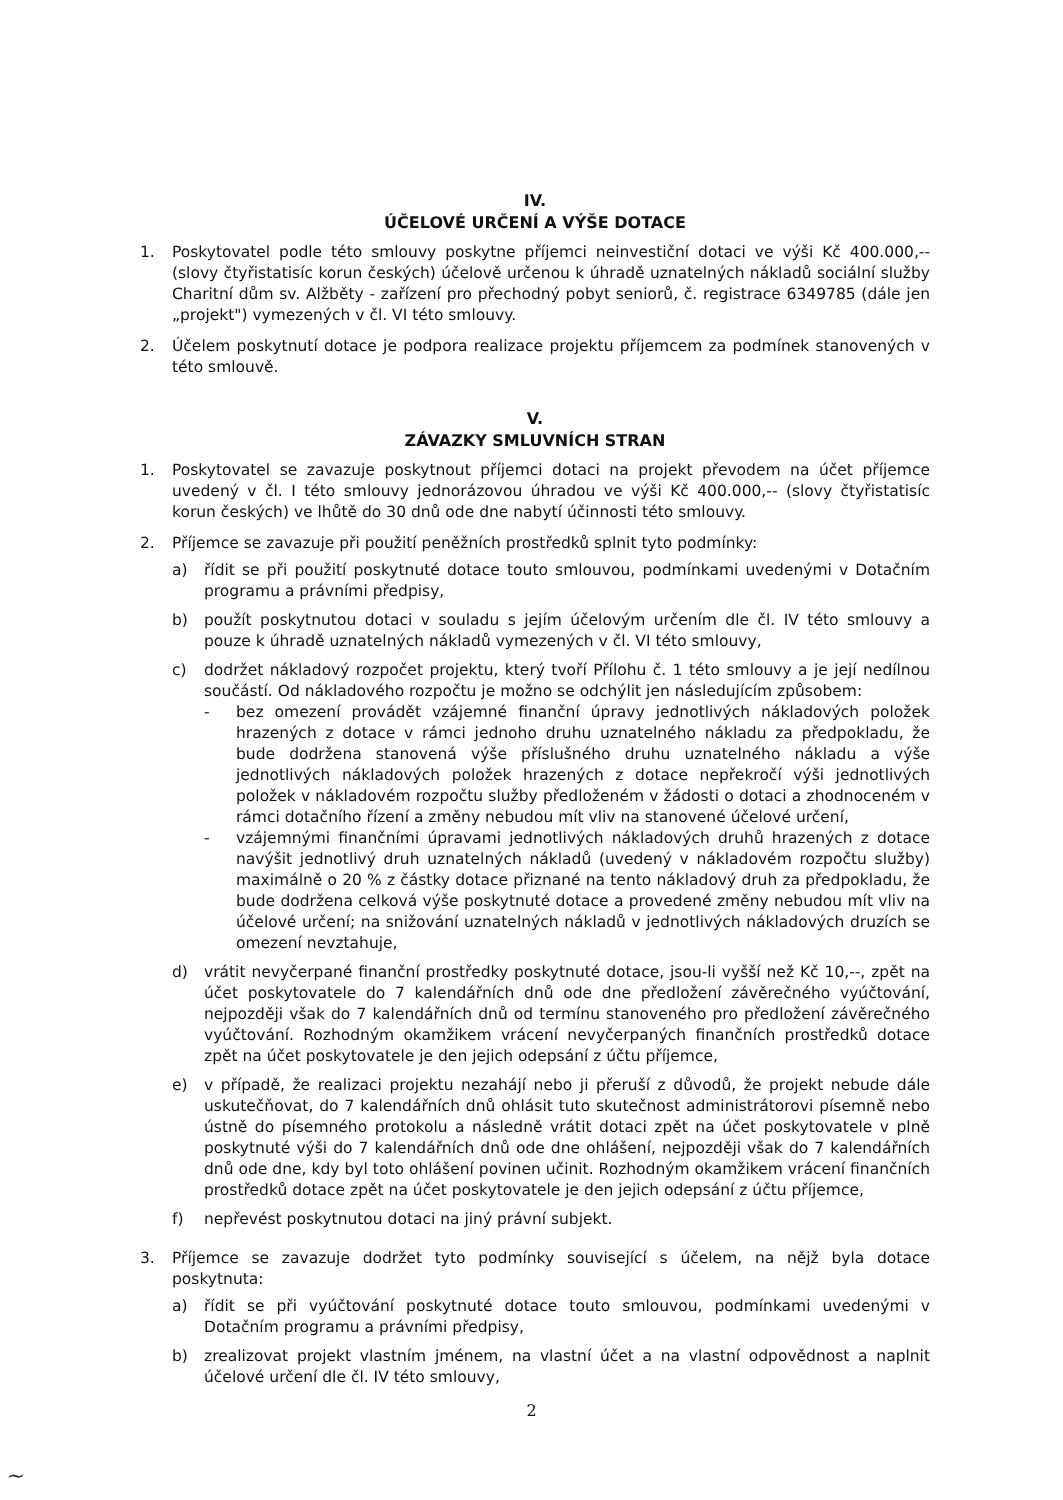IV.
ÚČELOVÉ URČENÍ A VÝŠE DOTACE
1. Poskytovatel podle této smlouvy poskytne příjemci neinvestiční dotaci ve výši Kč 400.000,-- (slovy čtyřistatisíc korun českých) účelově určenou k úhradě uznatelných nákladů sociální služby Charitní dům sv. Alžběty - zařízení pro přechodný pobyt seniorů, č. registrace 6349785 (dále jen „projekt") vymezených v čl. VI této smlouvy.
2. Účelem poskytnutí dotace je podpora realizace projektu příjemcem za podmínek stanovených v této smlouvě.
V.
ZÁVAZKY SMLUVNÍCH STRAN
1. Poskytovatel se zavazuje poskytnout příjemci dotaci na projekt převodem na účet příjemce uvedený v čl. I této smlouvy jednorázovou úhradou ve výši Kč 400.000,-- (slovy čtyřistatisíc korun českých) ve lhůtě do 30 dnů ode dne nabytí účinnosti této smlouvy.
2. Příjemce se zavazuje při použití peněžních prostředků splnit tyto podmínky:
a) řídit se při použití poskytnuté dotace touto smlouvou, podmínkami uvedenými v Dotačním programu a právními předpisy,
b) použít poskytnutou dotaci v souladu s jejím účelovým určením dle čl. IV této smlouvy a pouze k úhradě uznatelných nákladů vymezených v čl. VI této smlouvy,
c) dodržet nákladový rozpočet projektu, který tvoří Přílohu č. 1 této smlouvy a je její nedílnou součástí. Od nákladového rozpočtu je možno se odchýlit jen následujícím způsobem:
- bez omezení provádět vzájemné finanční úpravy jednotlivých nákladových položek hrazených z dotace v rámci jednoho druhu uznatelného nákladu za předpokladu, že bude dodržena stanovená výše příslušného druhu uznatelného nákladu a výše jednotlivých nákladových položek hrazených z dotace nepřekročí výši jednotlivých položek v nákladovém rozpočtu služby předloženém v žádosti o dotaci a zhodnoceném v rámci dotačního řízení a změny nebudou mít vliv na stanovené účelové určení,
- vzájemnými finančními úpravami jednotlivých nákladových druhů hrazených z dotace navýšit jednotlivý druh uznatelných nákladů (uvedený v nákladovém rozpočtu služby) maximálně o 20 % z částky dotace přiznané na tento nákladový druh za předpokladu, že bude dodržena celková výše poskytnuté dotace a provedené změny nebudou mít vliv na účelové určení; na snižování uznatelných nákladů v jednotlivých nákladových druzích se omezení nevztahuje,
d) vrátit nevyčerpané finanční prostředky poskytnuté dotace, jsou-li vyšší než Kč 10,--, zpět na účet poskytovatele do 7 kalendářních dnů ode dne předložení závěrečného vyúčtování, nejpozději však do 7 kalendářních dnů od termínu stanoveného pro předložení závěrečného vyúčtování. Rozhodným okamžikem vrácení nevyčerpaných finančních prostředků dotace zpět na účet poskytovatele je den jejich odepsání z účtu příjemce,
e) v případě, že realizaci projektu nezahájí nebo ji přeruší z důvodů, že projekt nebude dále uskutečňovat, do 7 kalendářních dnů ohlásit tuto skutečnost administrátorovi písemně nebo ústně do písemného protokolu a následně vrátit dotaci zpět na účet poskytovatele v plně poskytnuté výši do 7 kalendářních dnů ode dne ohlášení, nejpozději však do 7 kalendářních dnů ode dne, kdy byl toto ohlášení povinen učinit. Rozhodným okamžikem vrácení finančních prostředků dotace zpět na účet poskytovatele je den jejich odepsání z účtu příjemce,
f) nepřevést poskytnutou dotaci na jiný právní subjekt.
3. Příjemce se zavazuje dodržet tyto podmínky související s účelem, na nějž byla dotace poskytnuta:
a) řídit se při vyúčtování poskytnuté dotace touto smlouvou, podmínkami uvedenými v Dotačním programu a právními předpisy,
b) zrealizovat projekt vlastním jménem, na vlastní účet a na vlastní odpovědnost a naplnit účelové určení dle čl. IV této smlouvy,
2
~